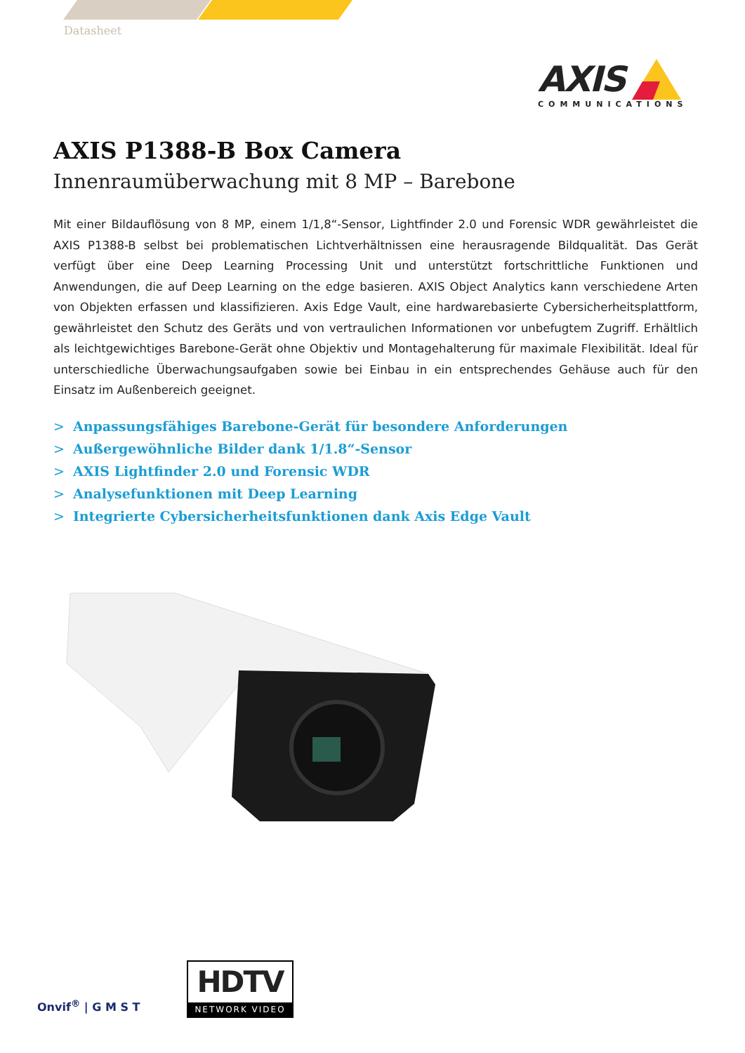Datasheet
AXIS
COMMUNICATIONS
AXIS P1388-B Box Camera
Innenraumüberwachung mit 8 MP – Barebone
Mit einer Bildauflösung von 8 MP, einem 1/1,8“-Sensor, Lightfinder 2.0 und Forensic WDR gewährleistet die AXIS P1388-B selbst bei problematischen Lichtverhältnissen eine herausragende Bildqualität. Das Gerät verfügt über eine Deep Learning Processing Unit und unterstützt fortschrittliche Funktionen und Anwendungen, die auf Deep Learning on the edge basieren. AXIS Object Analytics kann verschiedene Arten von Objekten erfassen und klassifizieren. Axis Edge Vault, eine hardwarebasierte Cybersicherheitsplattform, gewährleistet den Schutz des Geräts und von vertraulichen Informationen vor unbefugtem Zugriff. Erhältlich als leichtgewichtiges Barebone-Gerät ohne Objektiv und Montagehalterung für maximale Flexibilität. Ideal für unterschiedliche Überwachungsaufgaben sowie bei Einbau in ein entsprechendes Gehäuse auch für den Einsatz im Außenbereich geeignet.
> Anpassungsfähiges Barebone-Gerät für besondere Anforderungen
> Außergewöhnliche Bilder dank 1/1.8“-Sensor
> AXIS Lightfinder 2.0 und Forensic WDR
> Analysefunktionen mit Deep Learning
> Integrierte Cybersicherheitsfunktionen dank Axis Edge Vault
Onvif<sup>®</sup> | G M S T
HDTV
NETWORK VIDEO